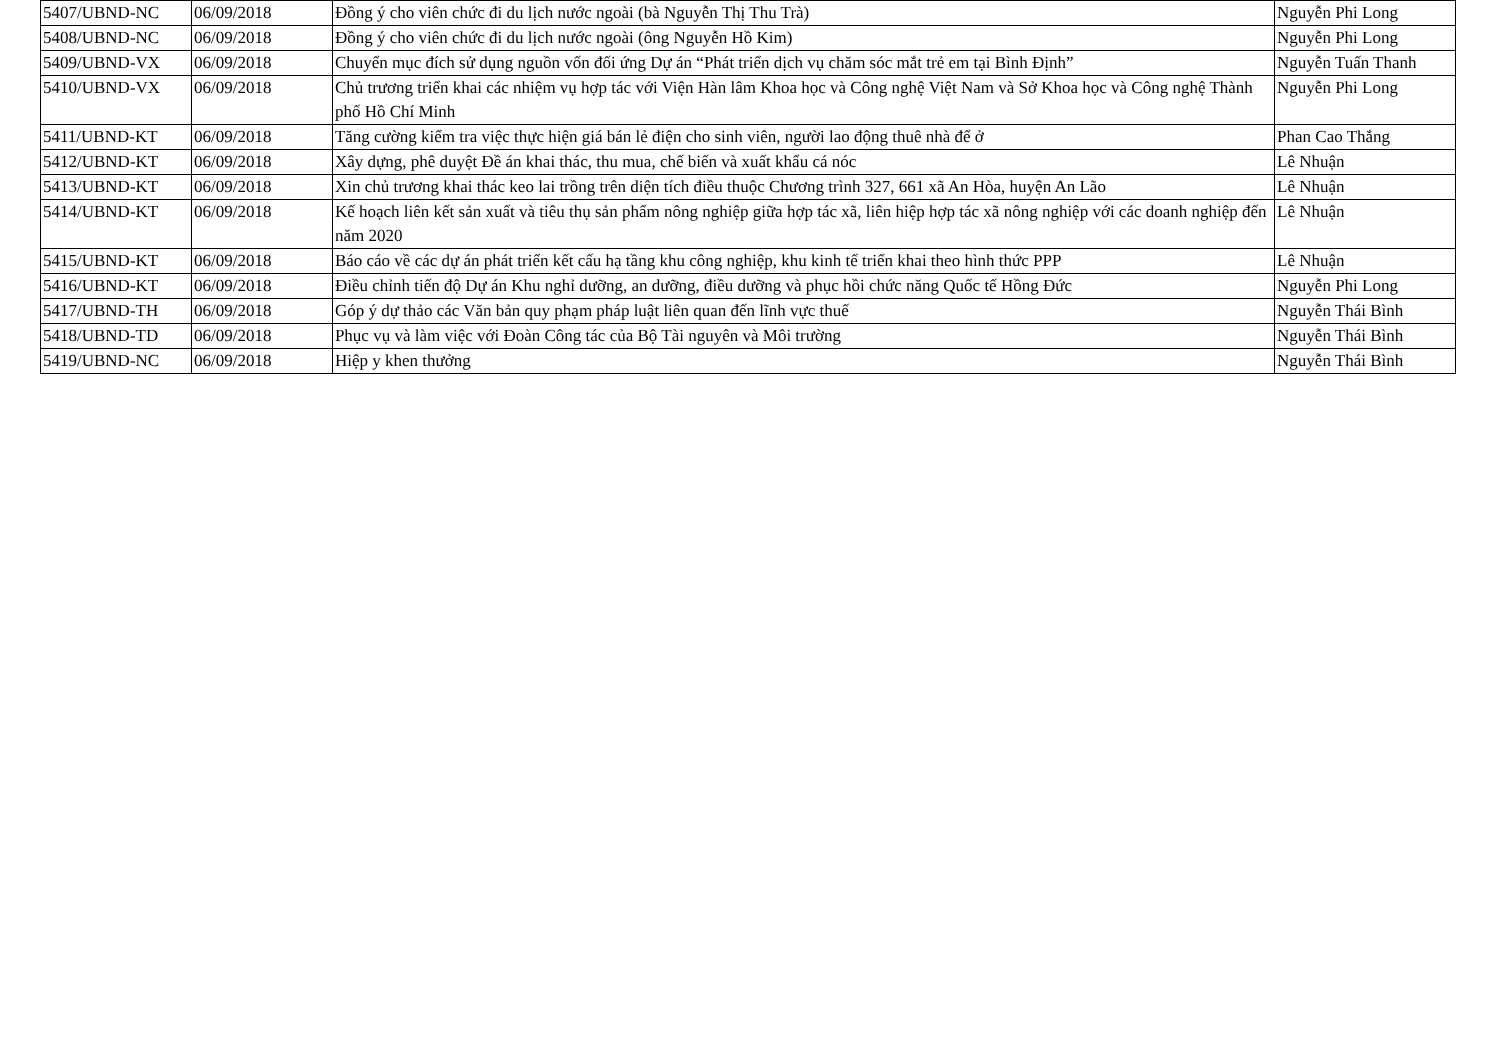| 5407/UBND-NC | 06/09/2018 | Đồng ý cho viên chức đi du lịch nước ngoài (bà Nguyễn Thị Thu Trà) | Nguyễn Phi Long |
| 5408/UBND-NC | 06/09/2018 | Đồng ý cho viên chức đi du lịch nước ngoài (ông Nguyễn Hồ Kim) | Nguyễn Phi Long |
| 5409/UBND-VX | 06/09/2018 | Chuyển mục đích sử dụng nguồn vốn đối ứng Dự án “Phát triển dịch vụ chăm sóc mắt trẻ em tại Bình Định” | Nguyễn Tuấn Thanh |
| 5410/UBND-VX | 06/09/2018 | Chủ trương triển khai các nhiệm vụ hợp tác với Viện Hàn lâm Khoa học và Công nghệ Việt Nam và Sở Khoa học và Công nghệ Thành phố Hồ Chí Minh | Nguyễn Phi Long |
| 5411/UBND-KT | 06/09/2018 | Tăng cường kiểm tra việc thực hiện giá bán lẻ điện cho sinh viên, người lao động thuê nhà để ở | Phan Cao Thắng |
| 5412/UBND-KT | 06/09/2018 | Xây dựng, phê duyệt Đề án khai thác, thu mua, chế biến và xuất khẩu cá nóc | Lê Nhuận |
| 5413/UBND-KT | 06/09/2018 | Xin chủ trương khai thác keo lai trồng trên diện tích điều thuộc Chương trình 327, 661 xã An Hòa, huyện An Lão | Lê Nhuận |
| 5414/UBND-KT | 06/09/2018 | Kế hoạch liên kết sản xuất và tiêu thụ sản phẩm nông nghiệp giữa hợp tác xã, liên hiệp hợp tác xã nông nghiệp với các doanh nghiệp đến năm 2020 | Lê Nhuận |
| 5415/UBND-KT | 06/09/2018 | Báo cáo về các dự án phát triển kết cấu hạ tầng khu công nghiệp, khu kinh tế triển khai theo hình thức PPP | Lê Nhuận |
| 5416/UBND-KT | 06/09/2018 | Điều chỉnh tiến độ Dự án Khu nghỉ dưỡng, an dưỡng, điều dưỡng và phục hồi chức năng Quốc tế Hồng Đức | Nguyễn Phi Long |
| 5417/UBND-TH | 06/09/2018 | Góp ý dự thảo các Văn bản quy phạm pháp luật liên quan đến lĩnh vực thuế | Nguyễn Thái Bình |
| 5418/UBND-TD | 06/09/2018 | Phục vụ và làm việc với Đoàn Công tác của Bộ Tài nguyên và Môi trường | Nguyễn Thái Bình |
| 5419/UBND-NC | 06/09/2018 | Hiệp y khen thưởng | Nguyễn Thái Bình |